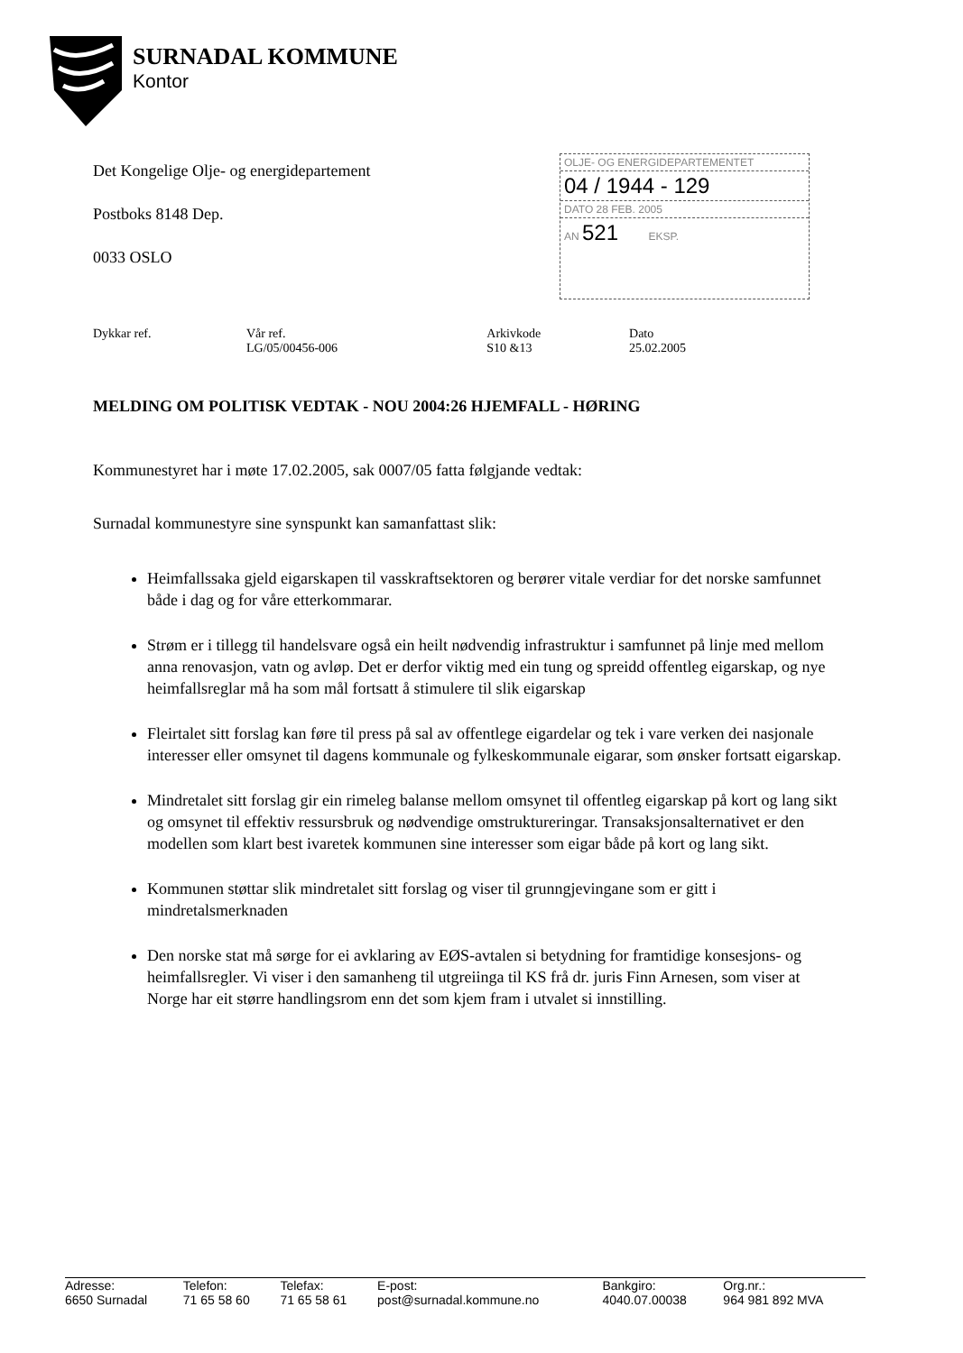SURNADAL KOMMUNE
Kontor
Det Kongelige Olje- og energidepartement
Postboks 8148 Dep.
0033 OSLO
OLJE- OG ENERGIDEPARTEMENTET
04 / 1944 - 129
DATO 28 FEB. 2005
AN 521 EKSP.
| Dykkar ref. | Vår ref. LG/05/00456-006 | Arkivkode S10 &13 | Dato 25.02.2005 |
MELDING OM POLITISK VEDTAK - NOU 2004:26 HJEMFALL - HØRING
Kommunestyret har i møte 17.02.2005, sak 0007/05 fatta følgjande vedtak:
Surnadal kommunestyre sine synspunkt kan samanfattast slik:
Heimfallssaka gjeld eigarskapen til vasskraftsektoren og berører vitale verdiar for det norske samfunnet både i dag og for våre etterkommarar.
Strøm er i tillegg til handelsvare også ein heilt nødvendig infrastruktur i samfunnet på linje med mellom anna renovasjon, vatn og avløp. Det er derfor viktig med ein tung og spreidd offentleg eigarskap, og nye heimfallsreglar må ha som mål fortsatt å stimulere til slik eigarskap
Fleirtalet sitt forslag kan føre til press på sal av offentlege eigardelar og tek i vare verken dei nasjonale interesser eller omsynet til dagens kommunale og fylkeskommunale eigarar, som ønsker fortsatt eigarskap.
Mindretalet sitt forslag gir ein rimeleg balanse mellom omsynet til offentleg eigarskap på kort og lang sikt og omsynet til effektiv ressursbruk og nødvendige omstruktureringar. Transaksjonsalternativet er den modellen som klart best ivaretek kommunen sine interesser som eigar både på kort og lang sikt.
Kommunen støttar slik mindretalet sitt forslag og viser til grunngjevingane som er gitt i mindretalsmerknaden
Den norske stat må sørge for ei avklaring av EØS-avtalen si betydning for framtidige konsesjons- og heimfallsregler. Vi viser i den samanheng til utgreiinga til KS frå dr. juris Finn Arnesen, som viser at Norge har eit større handlingsrom enn det som kjem fram i utvalet si innstilling.
| Adresse: 6650 Surnadal | Telefon: 71 65 58 60 | Telefax: 71 65 58 61 | E-post: post@surnadal.kommune.no | Bankgiro: 4040.07.00038 | Org.nr.: 964 981 892 MVA |